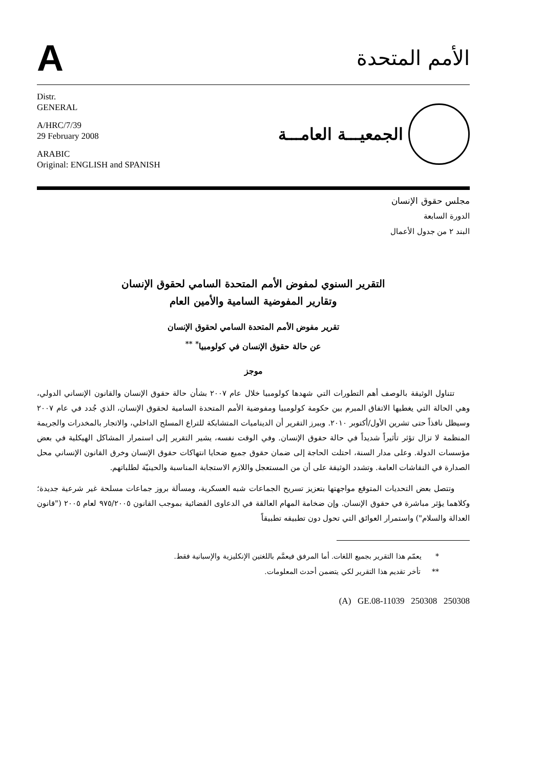A
الأمم المتحدة
Distr.
GENERAL
A/HRC/7/39
29 February 2008
ARABIC
Original: ENGLISH and SPANISH
الجمعيـــة العامـــة
مجلس حقوق الإنسان
الدورة السابعة
البند ٢ من جدول الأعمال
التقرير السنوي لمفوض الأمم المتحدة السامي لحقوق الإنسان
وتقارير المفوضية السامية والأمين العام
تقرير مفوض الأمم المتحدة السامي لحقوق الإنسان
عن حالة حقوق الإنسان في كولومبيا<sup>*</sup> <sup>**</sup>
موجز
تتناول الوثيقة بالوصف أهم التطورات التي شهدها كولومبيا خلال عام ٢٠٠٧ بشأن حالة حقوق الإنسان والقانون الإنساني الدولي، وهي الحالة التي يغطيها الاتفاق المبرم بين حكومة كولومبيا ومفوضية الأمم المتحدة السامية لحقوق الإنسان، الذي جُدد في عام ٢٠٠٧ وسيظل نافذاً حتى تشرين الأول/أكتوبر ٢٠١٠. ويبرز التقرير أن الديناميات المتشابكة للتراع المسلح الداخلي، والاتجار بالمخدرات والجريمة المنظمة لا تزال تؤثر تأثيراً شديداً في حالة حقوق الإنسان. وفي الوقت نفسه، يشير التقرير إلى استمرار المشاكل الهيكلية في بعض مؤسسات الدولة. وعلى مدار السنة، احتلت الحاجة إلى ضمان حقوق جميع ضحايا انتهاكات حقوق الإنسان وخرق القانون الإنساني محل الصدارة في النقاشات العامة. وتشدد الوثيقة على أن من المستعجل واللازم الاستجابة المناسبة والحينيّة لطلباتهم.
وتتصل بعض التحديات المتوقع مواجهتها بتعزيز تسريح الجماعات شبه العسكرية، ومسألة بروز جماعات مسلحة غير شرعية جديدة؛ وكلاهما يؤثر مباشرة في حقوق الإنسان. وإن ضخامة المهام العالقة في الدعاوى القضائية بموجب القانون ٩٧٥/٢٠٠٥ لعام ٢٠٠٥ ("قانون العدالة والسلام") واستمرار العوائق التي تحول دون تطبيقه تطبيقاً
* يعمّم هذا التقرير بجميع اللغات. أما المرفق فيعمَّم باللغتين الإنكليزية والإسبانية فقط.
** تأخر تقديم هذا التقرير لكي يتضمن أحدث المعلومات.
(A) GE.08-11039 250308 250308